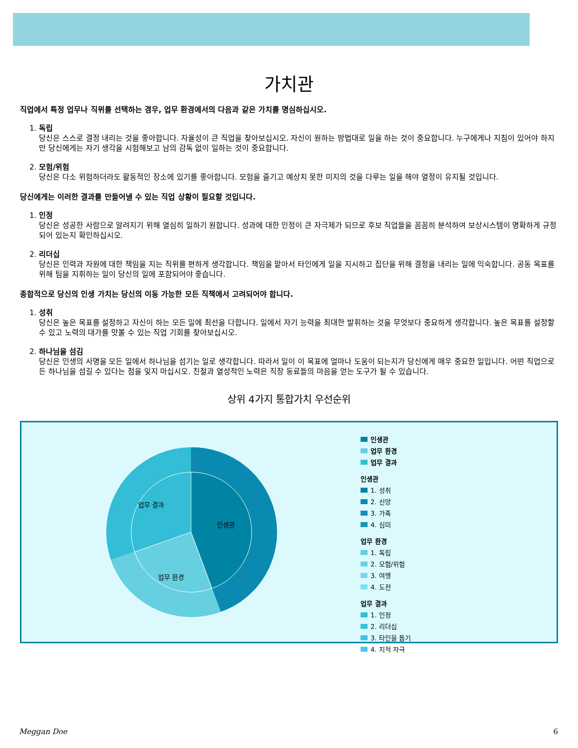가치관
직업에서 특정 업무나 직위를 선택하는 경우, 업무 환경에서의 다음과 같은 가치를 명심하십시오.
1. 독립
당신은 스스로 결정 내리는 것을 좋아합니다. 자율성이 큰 직업을 찾아보십시오. 자신이 원하는 방법대로 일을 하는 것이 중요합니다. 누구에게나 지침이 있어야 하지만 당신에게는 자기 생각을 시험해보고 남의 감독 없이 일하는 것이 중요합니다.
2. 모험/위험
당신은 다소 위험하더라도 활동적인 장소에 있기를 좋아합니다. 모험을 즐기고 예상치 못한 미지의 것을 다루는 일을 해야 열정이 유지될 것입니다.
당신에게는 이러한 결과를 만들어낼 수 있는 직업 상황이 필요할 것입니다.
1. 인정
당신은 성공한 사람으로 알려지기 위해 열심히 일하기 원합니다. 성과에 대한 인정이 큰 자극제가 되므로 후보 직업들을 꼼꼼히 분석하여 보상시스템이 명확하게 규정되어 있는지 확인하십시오.
2. 리더십
당신은 인력과 자원에 대한 책임을 지는 직위를 편하게 생각합니다. 책임을 맡아서 타인에게 일을 지시하고 집단을 위해 결정을 내리는 일에 익숙합니다. 공동 목표를 위해 팀을 지휘하는 일이 당신의 일에 포함되어야 좋습니다.
종합적으로 당신의 인생 가치는 당신의 이동 가능한 모든 직책에서 고려되어야 합니다.
1. 성취
당신은 높은 목표를 설정하고 자신이 하는 모든 일에 최선을 다합니다. 일에서 자기 능력을 최대한 발휘하는 것을 무엇보다 중요하게 생각합니다. 높은 목표를 설정할 수 있고 노력의 대가를 맛볼 수 있는 직업 기회를 찾아보십시오.
2. 하나님을 섬김
당신은 인생의 사명을 모든 일에서 하나님을 섬기는 일로 생각합니다. 따라서 일이 이 목표에 얼마나 도움이 되는지가 당신에게 매우 중요한 일입니다. 어떤 직업으로든 하나님을 섬길 수 있다는 점을 잊지 마십시오. 친절과 열성적인 노력은 직장 동료들의 마음을 얻는 도구가 될 수 있습니다.
상위 4가지 통합가치 우선순위
인생관
업무 환경
업무 결과
인생관
업무 환경
업무 결과
인생관
1. 성취
2. 신앙
3. 가족
4. 심미
업무 환경
1. 독립
2. 모험/위험
3. 여행
4. 도전
업무 결과
1. 인정
2. 리더십
3. 타인을 돕기
4. 지적 자극
Meggan Doe 6